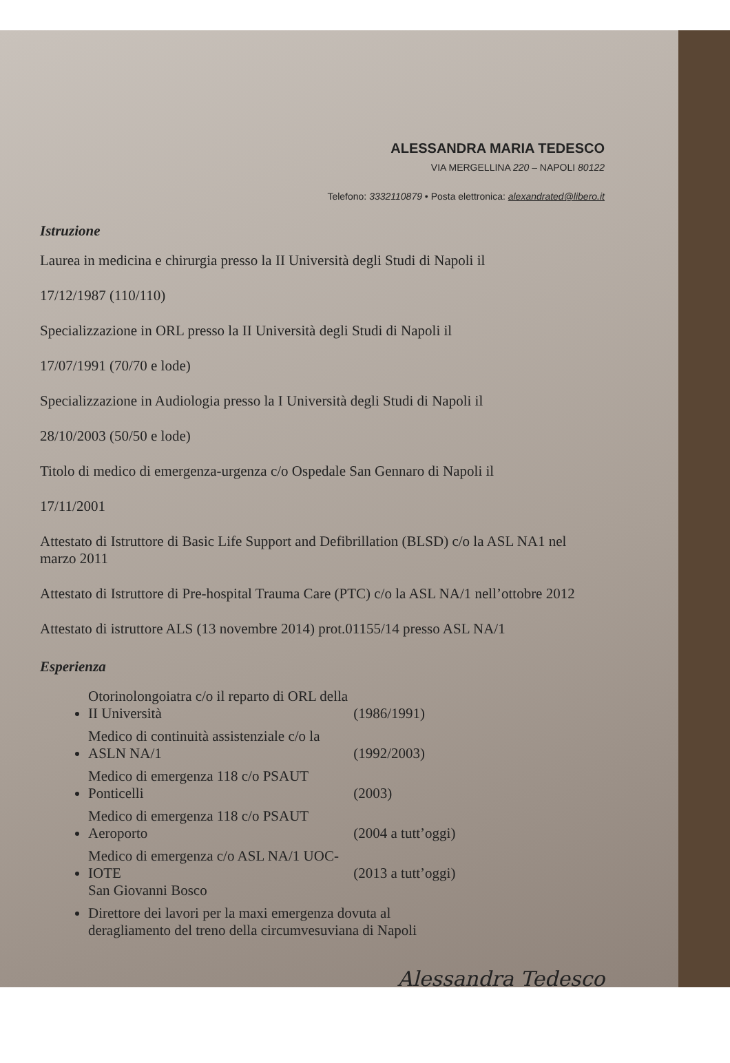ALESSANDRA MARIA TEDESCO
VIA MERGELLINA 220 – NAPOLI 80122
Telefono: 3332110879 • Posta elettronica: alexandrated@libero.it
Istruzione
Laurea in medicina e chirurgia presso la II Università degli Studi di Napoli il
17/12/1987 (110/110)
Specializzazione in ORL presso la II Università degli Studi di Napoli il
17/07/1991 (70/70 e lode)
Specializzazione in Audiologia presso la I Università degli Studi di Napoli il
28/10/2003 (50/50 e lode)
Titolo di medico di emergenza-urgenza c/o Ospedale San Gennaro di Napoli il
17/11/2001
Attestato di Istruttore di Basic Life Support and Defibrillation (BLSD) c/o la ASL NA1 nel marzo 2011
Attestato di Istruttore di Pre-hospital Trauma Care (PTC) c/o la ASL NA/1 nell’ottobre 2012
Attestato di istruttore ALS (13 novembre 2014) prot.01155/14 presso ASL NA/1
Esperienza
Otorinolongoiatra c/o il reparto di ORL della II Università (1986/1991)
Medico di continuità assistenziale c/o la ASLN NA/1 (1992/2003)
Medico di emergenza 118 c/o PSAUT Ponticelli (2003)
Medico di emergenza 118 c/o PSAUT Aeroporto (2004 a tutt’oggi)
Medico di emergenza c/o ASL NA/1 UOC-IOTE (2013 a tutt’oggi)
San Giovanni Bosco
Direttore dei lavori per la maxi emergenza dovuta al
deragliamento del treno della circumvesuviana di Napoli
Alessandra Tedesco